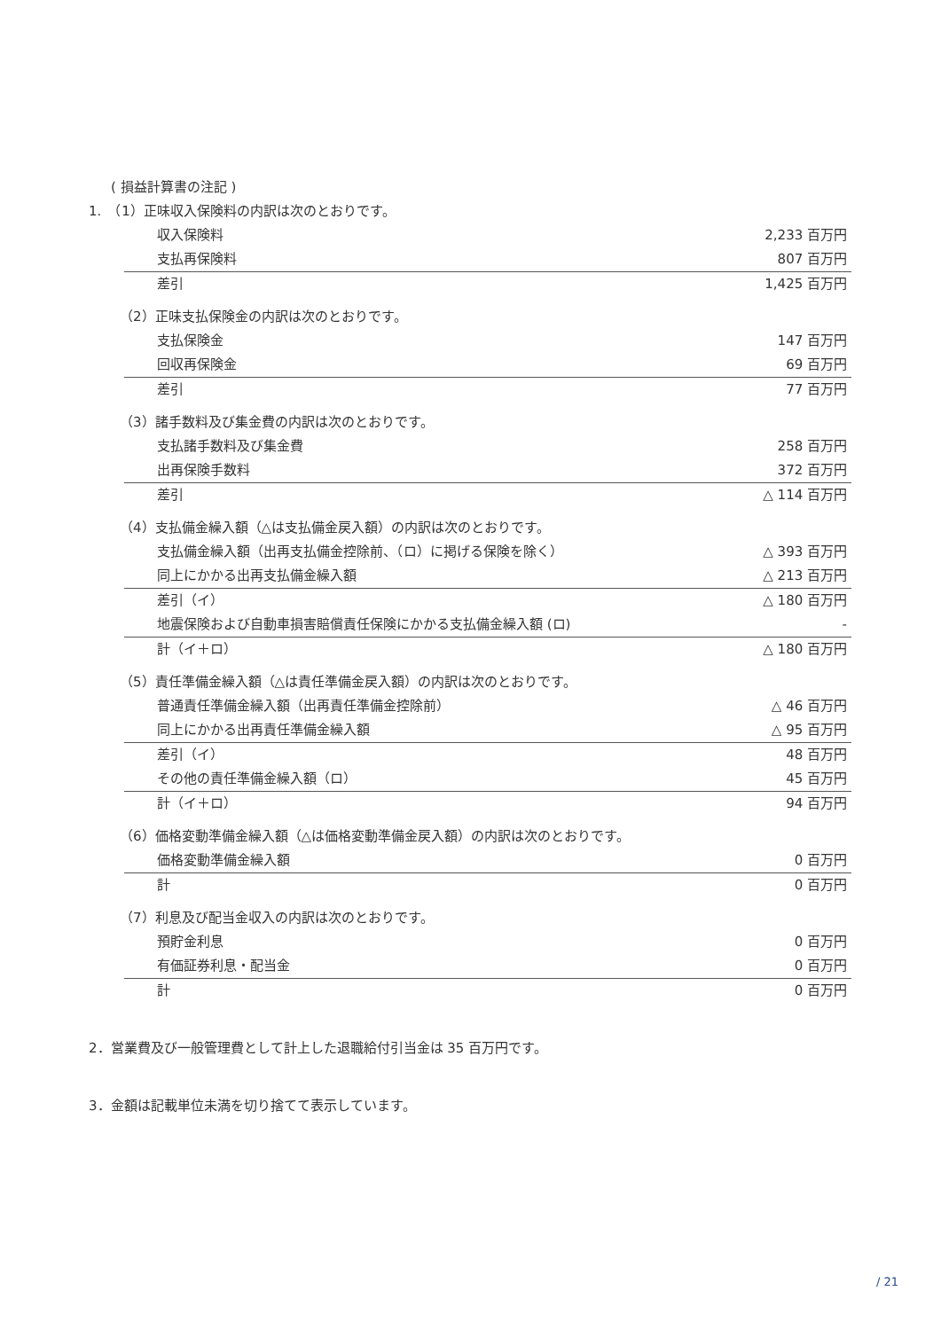( 損益計算書の注記 )
1.　（1）正味収入保険料の内訳は次のとおりです。
| 収入保険料 | 2,233 百万円 |
| 支払再保険料 | 807 百万円 |
| 差引 | 1,425 百万円 |
（2）正味支払保険金の内訳は次のとおりです。
| 支払保険金 | 147 百万円 |
| 回収再保険金 | 69 百万円 |
| 差引 | 77 百万円 |
（3）諸手数料及び集金費の内訳は次のとおりです。
| 支払諸手数料及び集金費 | 258 百万円 |
| 出再保険手数料 | 372 百万円 |
| 差引 | △ 114 百万円 |
（4）支払備金繰入額（△は支払備金戻入額）の内訳は次のとおりです。
| 支払備金繰入額（出再支払備金控除前、（ロ）に掲げる保険を除く） | △ 393 百万円 |
| 同上にかかる出再支払備金繰入額 | △ 213 百万円 |
| 差引（イ） | △ 180 百万円 |
| 地震保険および自動車損害賠償責任保険にかかる支払備金繰入額 (ロ) | - |
| 計（イ＋ロ） | △ 180 百万円 |
（5）責任準備金繰入額（△は責任準備金戻入額）の内訳は次のとおりです。
| 普通責任準備金繰入額（出再責任準備金控除前） | △ 46 百万円 |
| 同上にかかる出再責任準備金繰入額 | △ 95 百万円 |
| 差引（イ） | 48 百万円 |
| その他の責任準備金繰入額（ロ） | 45 百万円 |
| 計（イ＋ロ） | 94 百万円 |
（6）価格変動準備金繰入額（△は価格変動準備金戻入額）の内訳は次のとおりです。
| 価格変動準備金繰入額 | 0 百万円 |
| 計 | 0 百万円 |
（7）利息及び配当金収入の内訳は次のとおりです。
| 預貯金利息 | 0 百万円 |
| 有価証券利息・配当金 | 0 百万円 |
| 計 | 0 百万円 |
2．営業費及び一般管理費として計上した退職給付引当金は 35 百万円です。
3．金額は記載単位未満を切り捨てて表示しています。
/ 21